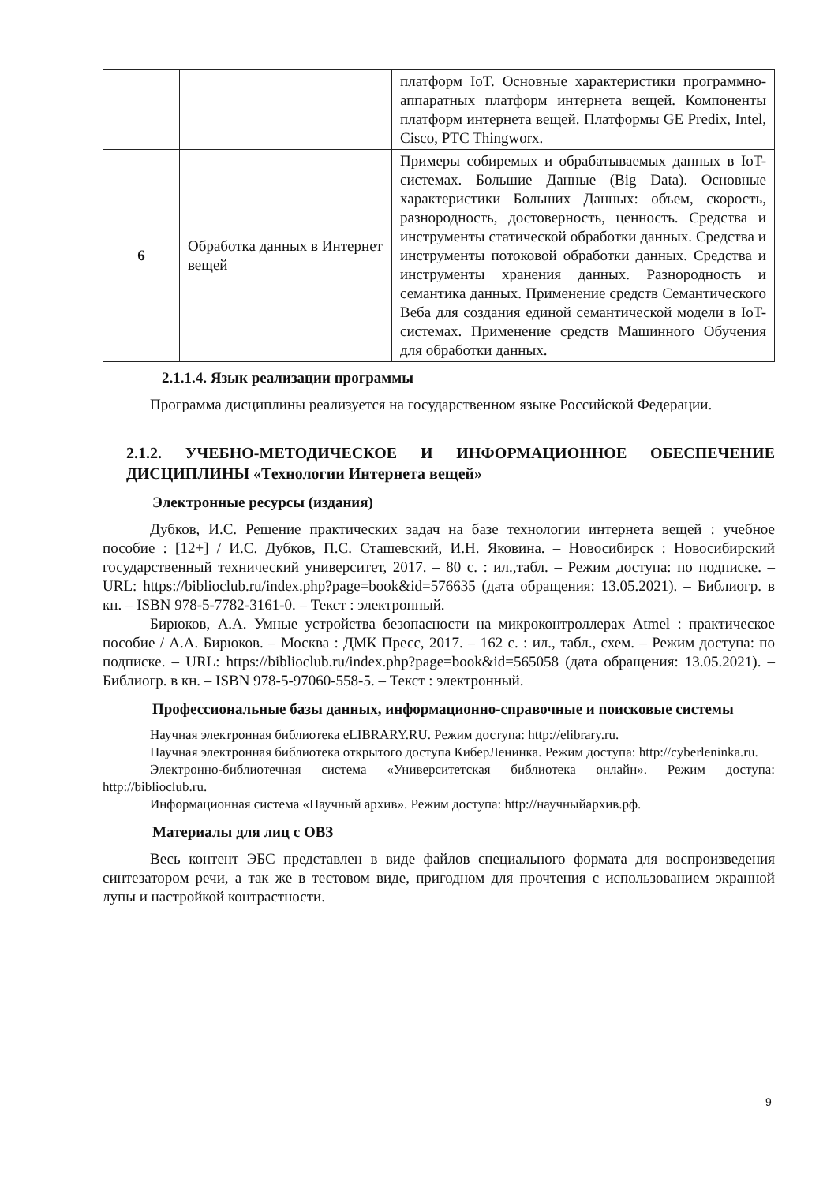| | | платформ IoT. Основные характеристики программно-аппаратных платформ интернета вещей. Компоненты платформ интернета вещей. Платформы GE Predix, Intel, Cisco, PTC Thingworx. |
| 6 | Обработка данных в Интернет вещей | Примеры собиремых и обрабатываемых данных в IoT-системах. Большие Данные (Big Data). Основные характеристики Больших Данных: объем, скорость, разнородность, достоверность, ценность. Средства и инструменты статической обработки данных. Средства и инструменты потоковой обработки данных. Средства и инструменты хранения данных. Разнородность и семантика данных. Применение средств Семантического Веба для создания единой семантической модели в IoT-системах. Применение средств Машинного Обучения для обработки данных. |
2.1.1.4. Язык реализации программы
Программа дисциплины реализуется на государственном языке Российской Федерации.
2.1.2. УЧЕБНО-МЕТОДИЧЕСКОЕ И ИНФОРМАЦИОННОЕ ОБЕСПЕЧЕНИЕ ДИСЦИПЛИНЫ «Технологии Интернета вещей»
Электронные ресурсы (издания)
Дубков, И.С. Решение практических задач на базе технологии интернета вещей : учебное пособие : [12+] / И.С. Дубков, П.С. Сташевский, И.Н. Яковина. – Новосибирск : Новосибирский государственный технический университет, 2017. – 80 с. : ил.,табл. – Режим доступа: по подписке. – URL: https://biblioclub.ru/index.php?page=book&id=576635 (дата обращения: 13.05.2021). – Библиогр. в кн. – ISBN 978-5-7782-3161-0. – Текст : электронный.
Бирюков, А.А. Умные устройства безопасности на микроконтроллерах Atmel : практическое пособие / А.А. Бирюков. – Москва : ДМК Пресс, 2017. – 162 с. : ил., табл., схем. – Режим доступа: по подписке. – URL: https://biblioclub.ru/index.php?page=book&id=565058 (дата обращения: 13.05.2021). – Библиогр. в кн. – ISBN 978-5-97060-558-5. – Текст : электронный.
Профессиональные базы данных, информационно-справочные и поисковые системы
Научная электронная библиотека eLIBRARY.RU. Режим доступа: http://elibrary.ru.
Научная электронная библиотека открытого доступа КиберЛенинка. Режим доступа: http://cyberleninka.ru.
Электронно-библиотечная система «Университетская библиотека онлайн». Режим доступа: http://biblioclub.ru.
Информационная система «Научный архив». Режим доступа: http://научныйархив.рф.
Материалы для лиц с ОВЗ
Весь контент ЭБС представлен в виде файлов специального формата для воспроизведения синтезатором речи, а так же в тестовом виде, пригодном для прочтения с использованием экранной лупы и настройкой контрастности.
9